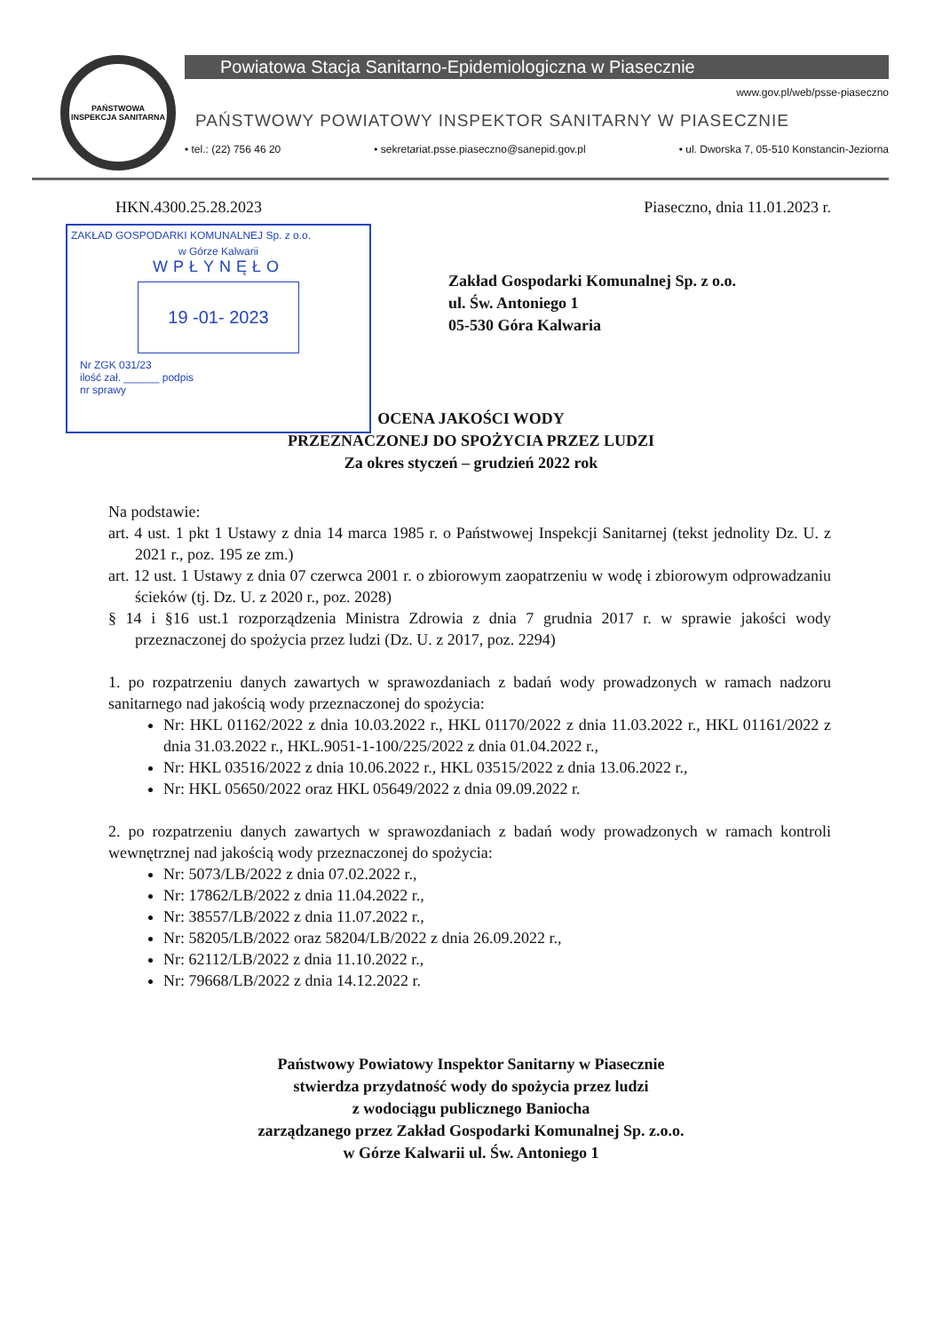PAŃSTWOWA
INSPEKCJA SANITARNA
Powiatowa Stacja Sanitarno-Epidemiologiczna w Piasecznie
www.gov.pl/web/psse-piaseczno
PAŃSTWOWY POWIATOWY INSPEKTOR SANITARNY W PIASECZNIE
• tel.: (22) 756 46 20 • sekretariat.psse.piaseczno@sanepid.gov.pl • ul. Dworska 7, 05-510 Konstancin-Jeziorna
ZAKŁAD GOSPODARKI KOMUNALNEJ Sp. z o.o.
w Górze Kalwarii
WPŁYNĘŁO
19 -01- 2023
Nr ZGK 031/23
ilość zał. ______ podpis
nr sprawy
HKN.4300.25.28.2023 Piaseczno, dnia 11.01.2023 r.
Zakład Gospodarki Komunalnej Sp. z o.o.
ul. Św. Antoniego 1
05-530 Góra Kalwaria
OCENA JAKOŚCI WODY
PRZEZNACZONEJ DO SPOŻYCIA PRZEZ LUDZI
Za okres styczeń – grudzień 2022 rok
Na podstawie:
art. 4 ust. 1 pkt 1 Ustawy z dnia 14 marca 1985 r. o Państwowej Inspekcji Sanitarnej (tekst jednolity Dz. U. z 2021 r., poz. 195 ze zm.)
art. 12 ust. 1 Ustawy z dnia 07 czerwca 2001 r. o zbiorowym zaopatrzeniu w wodę i zbiorowym odprowadzaniu ścieków (tj. Dz. U. z 2020 r., poz. 2028)
§ 14 i §16 ust.1 rozporządzenia Ministra Zdrowia z dnia 7 grudnia 2017 r. w sprawie jakości wody przeznaczonej do spożycia przez ludzi (Dz. U. z 2017, poz. 2294)
1. po rozpatrzeniu danych zawartych w sprawozdaniach z badań wody prowadzonych w ramach nadzoru sanitarnego nad jakością wody przeznaczonej do spożycia:
Nr: HKL 01162/2022 z dnia 10.03.2022 r., HKL 01170/2022 z dnia 11.03.2022 r., HKL 01161/2022 z dnia 31.03.2022 r., HKL.9051-1-100/225/2022 z dnia 01.04.2022 r.,
Nr: HKL 03516/2022 z dnia 10.06.2022 r., HKL 03515/2022 z dnia 13.06.2022 r.,
Nr: HKL 05650/2022 oraz HKL 05649/2022 z dnia 09.09.2022 r.
2. po rozpatrzeniu danych zawartych w sprawozdaniach z badań wody prowadzonych w ramach kontroli wewnętrznej nad jakością wody przeznaczonej do spożycia:
Nr: 5073/LB/2022 z dnia 07.02.2022 r.,
Nr: 17862/LB/2022 z dnia 11.04.2022 r.,
Nr: 38557/LB/2022 z dnia 11.07.2022 r.,
Nr: 58205/LB/2022 oraz 58204/LB/2022 z dnia 26.09.2022 r.,
Nr: 62112/LB/2022 z dnia 11.10.2022 r.,
Nr: 79668/LB/2022 z dnia 14.12.2022 r.
Państwowy Powiatowy Inspektor Sanitarny w Piasecznie
stwierdza przydatność wody do spożycia przez ludzi
z wodociągu publicznego Baniocha
zarządzanego przez Zakład Gospodarki Komunalnej Sp. z.o.o.
w Górze Kalwarii ul. Św. Antoniego 1